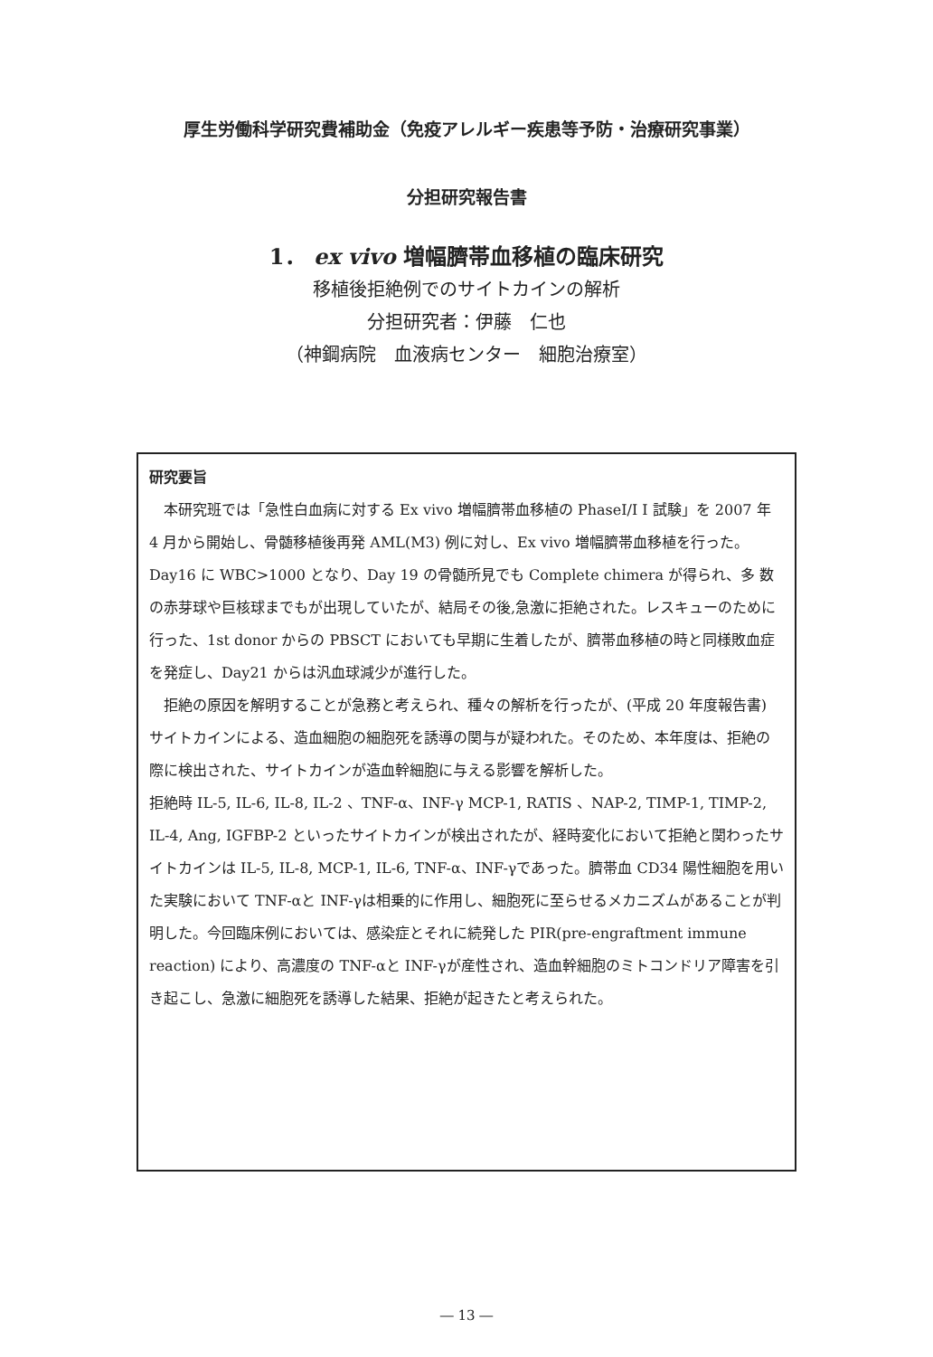厚生労働科学研究費補助金（免疫アレルギー疾患等予防・治療研究事業）
分担研究報告書
1． ex vivo 増幅臍帯血移植の臨床研究
移植後拒絶例でのサイトカインの解析
分担研究者：伊藤　仁也
（神鋼病院　血液病センター　細胞治療室）
研究要旨
　本研究班では「急性白血病に対する Ex vivo 増幅臍帯血移植の PhaseI/I I 試験」を 2007 年 4 月から開始し、骨髄移植後再発 AML(M3) 例に対し、Ex vivo 増幅臍帯血移植を行った。Day16 に WBC>1000 となり、Day 19 の骨髄所見でも Complete chimera が得られ、多 数の赤芽球や巨核球までもが出現していたが、結局その後,急激に拒絶された。レスキューのために行った、1st donor からの PBSCT においても早期に生着したが、臍帯血移植の時と同様敗血症を発症し、Day21 からは汎血球減少が進行した。
　拒絶の原因を解明することが急務と考えられ、種々の解析を行ったが、(平成 20 年度報告書) サイトカインによる、造血細胞の細胞死を誘導の関与が疑われた。そのため、本年度は、拒絶の際に検出された、サイトカインが造血幹細胞に与える影響を解析した。
拒絶時 IL-5, IL-6, IL-8, IL-2 、TNF-α、INF-γ MCP-1, RATIS 、NAP-2, TIMP-1, TIMP-2, IL-4, Ang, IGFBP-2 といったサイトカインが検出されたが、経時変化において拒絶と関わったサイトカインは IL-5, IL-8, MCP-1, IL-6, TNF-α、INF-γであった。臍帯血 CD34 陽性細胞を用いた実験において TNF-αと INF-γは相乗的に作用し、細胞死に至らせるメカニズムがあることが判明した。今回臨床例においては、感染症とそれに続発した PIR(pre-engraftment immune reaction) により、高濃度の TNF-αと INF-γが産性され、造血幹細胞のミトコンドリア障害を引き起こし、急激に細胞死を誘導した結果、拒絶が起きたと考えられた。
― 13 ―